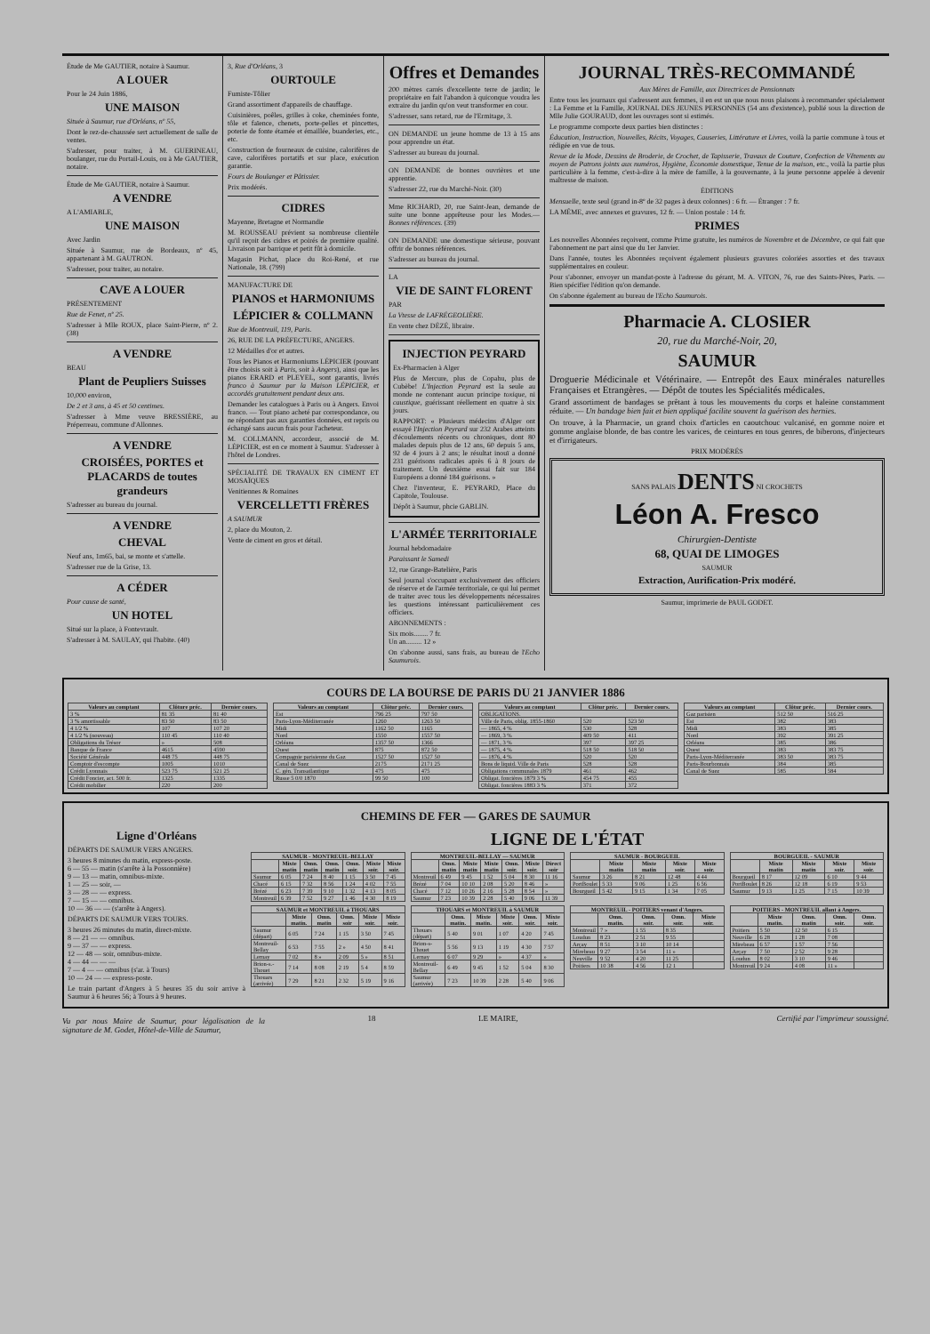Étude de Me GAUTIER, notaire à Saumur.
A LOUER
Pour le 24 Juin 1886,
UNE MAISON
Située à Saumur, rue d'Orléans, nº 55,
Dont le rez-de-chaussée sert actuellement de salle de ventes.
S'adresser, pour traiter, à M. GUERINEAU, boulanger, rue du Portail-Louis, ou à Me GAUTIER, notaire.
Étude de Me GAUTIER, notaire à Saumur.
A VENDRE
A L'AMIABLE,
UNE MAISON
Avec Jardin
Située à Saumur, rue de Bordeaux, nº 45, appartenant à M. GAUTRON.
S'adresser, pour traiter, au notaire.
CAVE A LOUER
PRÉSENTEMENT
Rue de Fenet, nº 25.
S'adresser à Mlle ROUX, place Saint-Pierre, nº 2. (38)
A VENDRE
BEAU
Plant de Peupliers Suisses
10,000 environ,
De 2 et 3 ans, à 45 et 50 centimes.
S'adresser à Mme veuve BRESSIÈRE, au Préperreau, commune d'Allonnes.
A VENDRE
CROISÉES, PORTES et PLACARDS de toutes grandeurs
S'adresser au bureau du journal.
A VENDRE
CHEVAL
Neuf ans, 1m65, bai, se monte et s'attelle.
S'adresser rue de la Grise, 13.
A CÉDER
Pour cause de santé,
UN HOTEL
Situé sur la place, à Fontevrault.
S'adresser à M. SAULAY, qui l'habite. (40)
3, Rue d'Orléans, 3
OURTOULE
Fumiste-Tôlier
Grand assortiment d'appareils de chauffage.
Cuisinières, poêles, grilles à coke, cheminées fonte, tôle et faïence, chenets, porte-pelles et pincettes, poterie de fonte étamée et émaillée, buanderies, etc., etc.
Construction de fourneaux de cuisine, calorifères de cave, calorifères portatifs et sur place, exécution garantie.
Fours de Boulanger et Pâtissier.
Prix modérés.
CIDRES
Mayenne, Bretagne et Normandie
M. ROUSSEAU prévient sa nombreuse clientèle qu'il reçoit des cidres et poirés de première qualité. Livraison par barrique et petit fût à domicile.
Magasin Pichat, place du Roi-René, et rue Nationale, 18. (799)
MANUFACTURE DE
PIANOS et HARMONIUMS
LÉPICIER & COLLMANN
Rue de Montreuil, 119, Paris.
26, RUE DE LA PRÉFECTURE, ANGERS.
12 Médailles d'or et autres.
Tous les Pianos et Harmoniums LÉPICIER (pouvant être choisis soit à Paris, soit à Angers), ainsi que les pianos ERARD et PLEYEL, sont garantis, livrés franco à Saumur par la Maison LÉPICIER, et accordés gratuitement pendant deux ans.
Demander les catalogues à Paris ou à Angers. Envoi franco. — Tout piano acheté par correspondance, ou ne répondant pas aux garanties données, est repris ou échangé sans aucun frais pour l'acheteur.
M. COLLMANN, accordeur, associé de M. LÉPICIER, est en ce moment à Saumur. S'adresser à l'hôtel de Londres.
SPÉCIALITÉ DE TRAVAUX EN CIMENT ET MOSAÏQUES
Venitiennes & Romaines
VERCELLETTI FRÈRES
A SAUMUR
2, place du Mouton, 2.
Vente de ciment en gros et détail.
Offres et Demandes
200 mètres carrés d'excellente terre de jardin; le propriétaire en fait l'abandon à quiconque voudra les extraire du jardin qu'on veut transformer en cour.
S'adresser, sans retard, rue de l'Ermitage, 3.
ON DEMANDE un jeune homme de 13 à 15 ans pour apprendre un état.
S'adresser au bureau du journal.
ON DEMANDE de bonnes ouvrières et une apprentie.
S'adresser 22, rue du Marché-Noir. (30)
Mme RICHARD, 20, rue Saint-Jean, demande de suite une bonne apprêteuse pour les Modes.— Bonnes références. (39)
ON DEMANDE une domestique sérieuse, pouvant offrir de bonnes références.
S'adresser au bureau du journal.
LA
VIE DE SAINT FLORENT
PAR
La Vtesse de LAFRÉGEOLIÈRE.
En vente chez DÈZÉ, libraire.
INJECTION PEYRARD
Ex-Pharmacien à Alger
Plus de Mercure, plus de Copahu, plus de Cubèbe! L'Injection Peyrard est la seule au monde ne contenant aucun principe toxique, ni caustique, guérissant réellement en quatre à six jours.
RAPPORT: « Plusieurs médecins d'Alger ont essayé l'Injection Peyrard sur 232 Arabes atteints d'écoulements récents ou chroniques, dont 80 malades depuis plus de 12 ans, 60 depuis 5 ans, 92 de 4 jours à 2 ans; le résultat inouï a donné 231 guérisons radicales après 6 à 8 jours de traitement. Un deuxième essai fait sur 184 Européens a donné 184 guérisons. »
Chez l'inventeur, E. PEYRARD, Place du Capitole, Toulouse.
Dépôt à Saumur, phcie GABLIN.
L'ARMÉE TERRITORIALE
Journal hebdomadaire
Paraissant le Samedi
12, rue Grange-Batelière, Paris
Seul journal s'occupant exclusivement des officiers de réserve et de l'armée territoriale, ce qui lui permet de traiter avec tous les développements nécessaires les questions intéressant particulièrement ces officiers.
ABONNEMENTS :
Six mois........ 7 fr.
Un an......... 12 »
On s'abonne aussi, sans frais, au bureau de l'Echo Saumurois.
JOURNAL TRÈS-RECOMMANDÉ
Aux Mères de Famille, aux Directrices de Pensionnats
Entre tous les journaux qui s'adressent aux femmes, il en est un que nous nous plaisons à recommander spécialement : La Femme et la Famille, JOURNAL DES JEUNES PERSONNES (54 ans d'existence), publié sous la direction de Mlle Julie GOURAUD, dont les ouvrages sont si estimés.
Le programme comporte deux parties bien distinctes :
Éducation, Instruction, Nouvelles, Récits, Voyages, Causeries, Littérature et Livres, voilà la partie commune à tous et rédigée en vue de tous.
Revue de la Mode, Dessins de Broderie, de Crochet, de Tapisserie, Travaux de Couture, Confection de Vêtements au moyen de Patrons joints aux numéros, Hygiène, Économie domestique, Tenue de la maison, etc., voilà la partie plus particulière à la femme, c'est-à-dire à la mère de famille, à la gouvernante, à la jeune personne appelée à devenir maîtresse de maison.
ÉDITIONS
Mensuelle, texte seul (grand in-8º de 32 pages à deux colonnes) : 6 fr. — Étranger : 7 fr.
LA MÊME, avec annexes et gravures, 12 fr. — Union postale : 14 fr.
PRIMES
Les nouvelles Abonnées reçoivent, comme Prime gratuite, les numéros de Novembre et de Décembre, ce qui fait que l'abonnement ne part ainsi que du 1er Janvier.
Dans l'année, toutes les Abonnées reçoivent également plusieurs gravures coloriées assorties et des travaux supplémentaires en couleur.
Pour s'abonner, envoyer un mandat-poste à l'adresse du gérant, M. A. VITON, 76, rue des Saints-Pères, Paris. — Bien spécifier l'édition qu'on demande.
On s'abonne également au bureau de l'Echo Saumurois.
Pharmacie A. CLOSIER
20, rue du Marché-Noir, 20,
SAUMUR
Droguerie Médicinale et Vétérinaire. — Entrepôt des Eaux minérales naturelles Françaises et Etrangères. — Dépôt de toutes les Spécialités médicales.
Grand assortiment de bandages se prêtant à tous les mouvements du corps et haleine constamment réduite. — Un bandage bien fait et bien appliqué facilite souvent la guérison des hernies.
On trouve, à la Pharmacie, un grand choix d'articles en caoutchouc vulcanisé, en gomme noire et gomme anglaise blonde, de bas contre les varices, de ceintures en tous genres, de biberons, d'injecteurs et d'irrigateurs.
PRIX MODÉRÉS
SANS PALAIS DENTS NI CROCHETS
Léon A. Fresco
Chirurgien-Dentiste
68, QUAI DE LIMOGES
SAUMUR
Extraction, Aurification-Prix modéré.
Saumur, imprimerie de PAUL GODET.
COURS DE LA BOURSE DE PARIS DU 21 JANVIER 1886
| Valeurs au comptant | Clôture préc. | Dernier cours. |
| --- | --- | --- |
| 3 % | 81 35 | 81 40 |
| 3 % amortissable | 83 50 | 83 50 |
| 4 1/2 % | 107 | 107 20 |
| 4 1/2 % (nouveau) | 110 45 | 110 40 |
| Obligations du Trésor | » | 508 |
| Banque de France | 4615 | 4590 |
| Société Générale | 448 75 | 448 75 |
| Comptoir d'escompte | 1005 | 1010 |
| Crédit Lyonnais | 523 75 | 521 25 |
| Crédit Foncier, act. 500 fr. | 1325 | 1335 |
| Crédit mobilier | 220 | 200 |
| Valeurs au comptant | Clôtur préc. | Dernier cours. |
| --- | --- | --- |
| Est | 796 25 | 797 50 |
| Paris-Lyon-Méditerranée | 1260 | 1263 50 |
| Midi | 1162 50 | 1165 |
| Nord | 1550 | 1557 50 |
| Orléans | 1357 50 | 1366 |
| Ouest | 875 | 872 50 |
| Compagnie parisienne du Gaz | 1527 50 | 1527 50 |
| Canal de Suez | 2175 | 2171 25 |
| C. gén. Transatlantique | 475 | 475 |
| Russe 5 0/0 1870 | 99 50 | 100 |
| Valeurs au comptant | Clôtur préc. | Dernier cours. |
| --- | --- | --- |
| OBLIGATIONS. | | |
| Ville de Paris, oblig. 1855-1860 | 520 | 523 50 |
| — 1865, 4 % | 530 | 528 |
| — 1869, 3 % | 409 50 | 411 |
| — 1871, 3 % | 397 | 397 25 |
| — 1875, 4 % | 518 50 | 518 50 |
| — 1876, 4 % | 520 | 520 |
| Bons de liquid. Ville de Paris | 528 | 528 |
| Obligations communales 1879 | 461 | 462 |
| Obligat. foncières 1879 3 % | 454 75 | 455 |
| Obligat. foncières 1883 3 % | 371 | 372 |
| Valeurs au comptant | Clôtur préc. | Dernier cours. |
| --- | --- | --- |
| Gaz parisien | 512 50 | 516 25 |
| Est | 382 | 383 |
| Midi | 383 | 385 |
| Nord | 392 | 391 25 |
| Orléans | 385 | 386 |
| Ouest | 383 | 383 75 |
| Paris-Lyon-Méditerranée | 383 50 | 383 75 |
| Paris-Bourbonnais | 384 | 385 |
| Canal de Suez | 585 | 584 |
CHEMINS DE FER — GARES DE SAUMUR
Ligne d'Orléans
DÉPARTS DE SAUMUR VERS ANGERS.
3 heures 8 minutes du matin, express-poste.
6 — 55 — matin (s'arrête à la Possonnière)
9 — 13 — matin, omnibus-mixte.
1 — 25 — soir, —
3 — 28 — — express.
7 — 15 — — omnibus.
10 — 36 — — (s'arrête à Angers).
DÉPARTS DE SAUMUR VERS TOURS.
3 heures 26 minutes du matin, direct-mixte.
8 — 21 — — omnibus.
9 — 37 — — express.
12 — 48 — soir, omnibus-mixte.
4 — 44 — — —
7 — 4 — — omnibus (s'ar. à Tours)
10 — 24 — — express-poste.
Le train partant d'Angers à 5 heures 35 du soir arrive à Saumur à 6 heures 56; à Tours à 9 heures.
LIGNE DE L'ÉTAT
| SAUMUR - MONTREUIL-BELLAY | | | | | | |
| --- | --- | --- | --- | --- | --- | --- |
| | Mixte matin | Omn. matin | Omn. matin | Omn. soir. | Mixte soir. | Mixte soir. |
| Saumur | 6 05 | 7 24 | 8 40 | 1 15 | 3 50 | 7 45 |
| Chacé | 6 15 | 7 32 | 8 56 | 1 24 | 4 02 | 7 55 |
| Brézé | 6 23 | 7 39 | 9 10 | 1 32 | 4 13 | 8 05 |
| Montreuil | 6 39 | 7 52 | 9 27 | 1 46 | 4 30 | 8 19 |
| MONTREUIL-BELLAY — SAUMUR | | | | | | |
| --- | --- | --- | --- | --- | --- | --- |
| | Omn. matin | Mixte matin | Mixte matin | Omn. soir. | Mixte soir. | Direct soir |
| Montreuil | 6 49 | 9 45 | 1 52 | 5 04 | 8 30 | 11 16 |
| Brézé | 7 04 | 10 10 | 2 08 | 5 20 | 8 46 | » |
| Chacé | 7 12 | 10 26 | 2 16 | 5 28 | 8 54 | » |
| Saumur | 7 23 | 10 39 | 2 28 | 5 40 | 9 06 | 11 39 |
| SAUMUR - BOURGUEIL | | | | |
| --- | --- | --- | --- | --- |
| | Mixte matin | Mixte matin | Mixte soir. | Mixte soir. |
| Saumur | 3 26 | 8 21 | 12 48 | 4 44 |
| PortBoulet | 5 33 | 9 06 | 1 25 | 6 56 |
| Bourgueil | 5 42 | 9 15 | 1 34 | 7 05 |
| BOURGUEIL - SAUMUR | | | | |
| --- | --- | --- | --- | --- |
| | Mixte matin | Mixte matin | Mixte soir. | Mixte soir. |
| Bourgueil | 8 17 | 12 09 | 6 10 | 9 44 |
| PortBoulet | 8 26 | 12 18 | 6 19 | 9 53 |
| Saumur | 9 13 | 1 25 | 7 15 | 10 39 |
| SAUMUR et MONTREUIL à THOUARS | | | | | |
| --- | --- | --- | --- | --- | --- |
| | Mixte matin. | Omn. matin | Omn. soir | Mixte soir. | Mixte soir. |
| Saumur (départ) | 6 05 | 7 24 | 1 15 | 3 50 | 7 45 |
| Montreuil-Bellay | 6 53 | 7 55 | 2 » | 4 50 | 8 41 |
| Lernay | 7 02 | 8 » | 2 09 | 5 » | 8 51 |
| Brion-s.-Thouet | 7 14 | 8 08 | 2 19 | 5 4 | 8 59 |
| Thouars (arrivée) | 7 29 | 8 21 | 2 32 | 5 19 | 9 16 |
| THOUARS et MONTREUIL à SAUMUR | | | | | |
| --- | --- | --- | --- | --- | --- |
| | Omn. matin. | Mixte matin. | Mixte soir. | Omn. soir. | Mixte soir. |
| Thouars (départ) | 5 40 | 9 01 | 1 07 | 4 20 | 7 45 |
| Brion-s-Thouet | 5 56 | 9 13 | 1 19 | 4 30 | 7 57 |
| Lernay | 6 07 | 9 29 | » | 4 37 | » |
| Montreuil-Bellay | 6 49 | 9 45 | 1 52 | 5 04 | 8 30 |
| Saumur (arrivée) | 7 23 | 10 39 | 2 28 | 5 40 | 9 06 |
| MONTREUIL - POITIERS venant d'Angers. | | | | |
| --- | --- | --- | --- | --- |
| | Omn. matin. | Omn. soir. | Omn. soir. | Mixte soir. |
| Montreuil | 7 » | 1 55 | 8 35 | |
| Loudun | 8 23 | 2 51 | 9 55 | |
| Arçay | 8 51 | 3 10 | 10 14 | |
| Mirebeau | 9 27 | 3 54 | 11 » | |
| Neuville | 9 52 | 4 20 | 11 25 | |
| Poitiers | 10 38 | 4 56 | 12 1 | |
| POITIERS - MONTREUIL allant à Angers. | | | | |
| --- | --- | --- | --- | --- |
| | Mixte matin. | Omn. matin | Omn. soir. | Omn. soir. |
| Poitiers | 5 50 | 12 50 | 6 15 | |
| Neuville | 6 28 | 1 28 | 7 08 | |
| Mirebeau | 6 57 | 1 57 | 7 56 | |
| Arçay | 7 50 | 2 52 | 9 28 | |
| Loudun | 8 02 | 3 10 | 9 46 | |
| Montreuil | 9 24 | 4 08 | 11 » | |
Vu par nous Maire de Saumur, pour légalisation de la signature de M. Godet, Hôtel-de-Ville de Saumur,
18 LE MAIRE, Certifié par l'imprimeur soussigné.